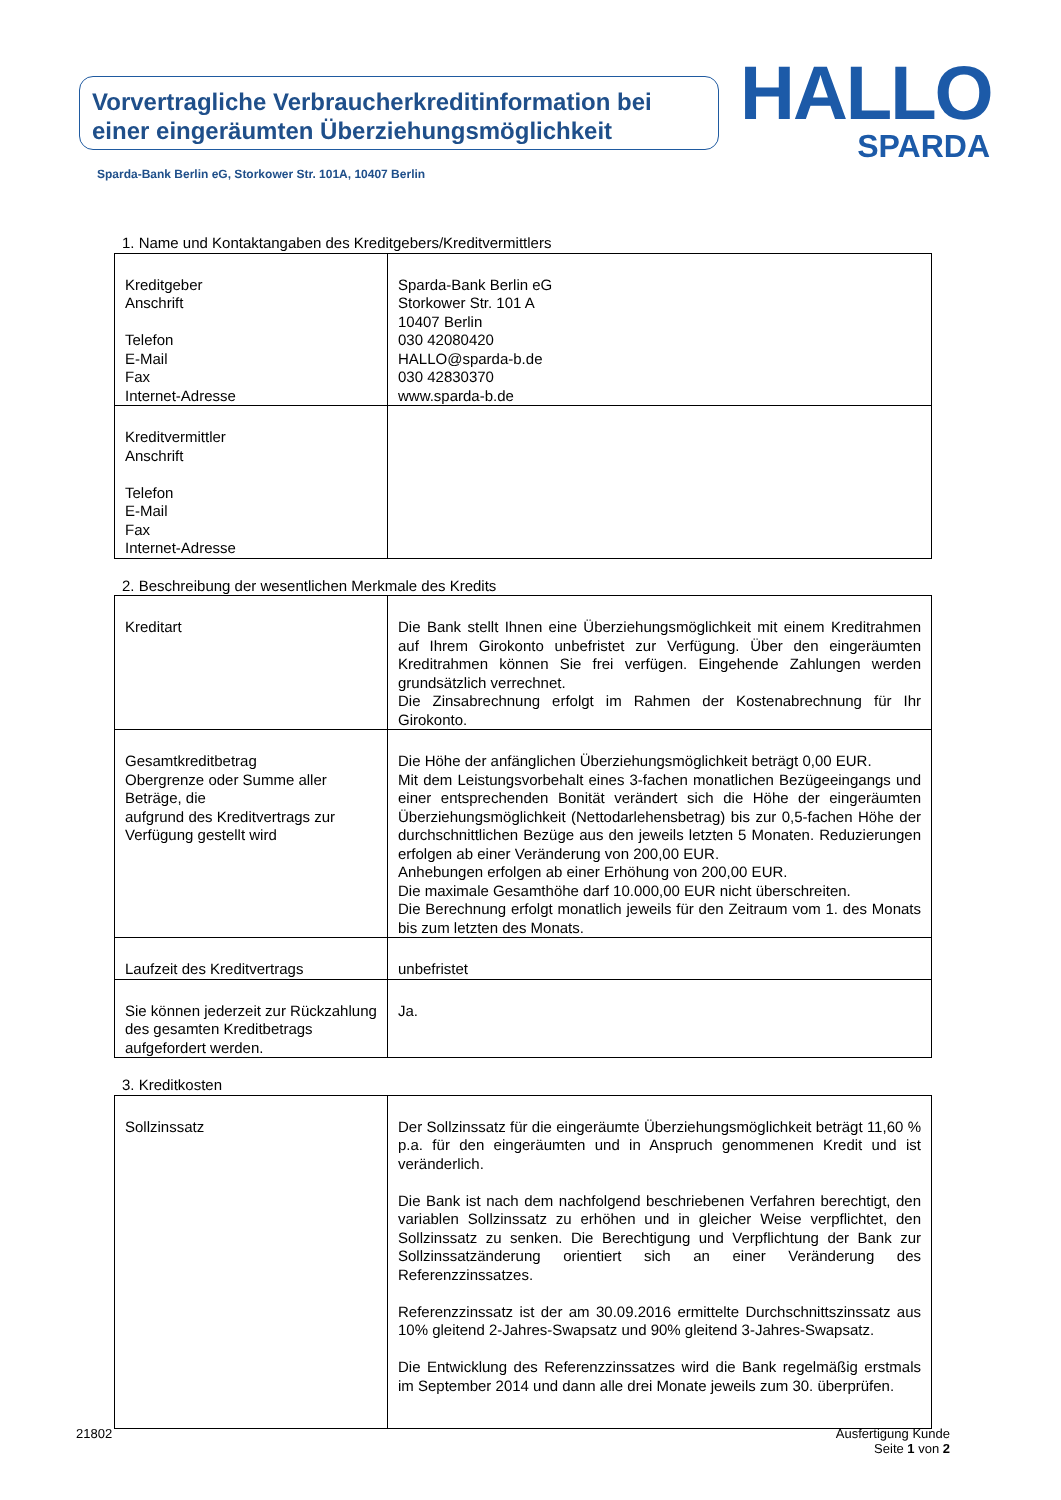Vorvertragliche Verbraucherkreditinformation bei einer eingeräumten Überziehungsmöglichkeit
HALLO
SPARDA
Sparda-Bank Berlin eG, Storkower Str. 101A, 10407 Berlin
1. Name und Kontaktangaben des Kreditgebers/Kreditvermittlers
| Kreditgeber Anschrift Telefon E-Mail Fax Internet-Adresse | Sparda-Bank Berlin eG Storkower Str. 101 A 10407 Berlin 030 42080420 HALLO@sparda-b.de 030 42830370 www.sparda-b.de |
| Kreditvermittler Anschrift Telefon E-Mail Fax Internet-Adresse | |
2. Beschreibung der wesentlichen Merkmale des Kredits
| Kreditart | Die Bank stellt Ihnen eine Überziehungsmöglichkeit mit einem Kreditrahmen auf Ihrem Girokonto unbefristet zur Verfügung. Über den eingeräumten Kreditrahmen können Sie frei verfügen. Eingehende Zahlungen werden grundsätzlich verrechnet. Die Zinsabrechnung erfolgt im Rahmen der Kostenabrechnung für Ihr Girokonto. |
| Gesamtkreditbetrag Obergrenze oder Summe aller Beträge, die aufgrund des Kreditvertrags zur Verfügung gestellt wird | Die Höhe der anfänglichen Überziehungsmöglichkeit beträgt 0,00 EUR. Mit dem Leistungsvorbehalt eines 3-fachen monatlichen Bezügeeingangs und einer entsprechenden Bonität verändert sich die Höhe der eingeräumten Überziehungsmöglichkeit (Nettodarlehensbetrag) bis zur 0,5-fachen Höhe der durchschnittlichen Bezüge aus den jeweils letzten 5 Monaten. Reduzierungen erfolgen ab einer Veränderung von 200,00 EUR. Anhebungen erfolgen ab einer Erhöhung von 200,00 EUR. Die maximale Gesamthöhe darf 10.000,00 EUR nicht überschreiten. Die Berechnung erfolgt monatlich jeweils für den Zeitraum vom 1. des Monats bis zum letzten des Monats. |
| Laufzeit des Kreditvertrags | unbefristet |
| Sie können jederzeit zur Rückzahlung des gesamten Kreditbetrags aufgefordert werden. | Ja. |
3. Kreditkosten
| Sollzinssatz | Der Sollzinssatz für die eingeräumte Überziehungsmöglichkeit beträgt 11,60 % p.a. für den eingeräumten und in Anspruch genommenen Kredit und ist veränderlich. Die Bank ist nach dem nachfolgend beschriebenen Verfahren berechtigt, den variablen Sollzinssatz zu erhöhen und in gleicher Weise verpflichtet, den Sollzinssatz zu senken. Die Berechtigung und Verpflichtung der Bank zur Sollzinssatzänderung orientiert sich an einer Veränderung des Referenzzinssatzes. Referenzzinssatz ist der am 30.09.2016 ermittelte Durchschnittszinssatz aus 10% gleitend 2-Jahres-Swapsatz und 90% gleitend 3-Jahres-Swapsatz. Die Entwicklung des Referenzzinssatzes wird die Bank regelmäßig erstmals im September 2014 und dann alle drei Monate jeweils zum 30. überprüfen. |
21802 Ausfertigung Kunde
Seite 1 von 2